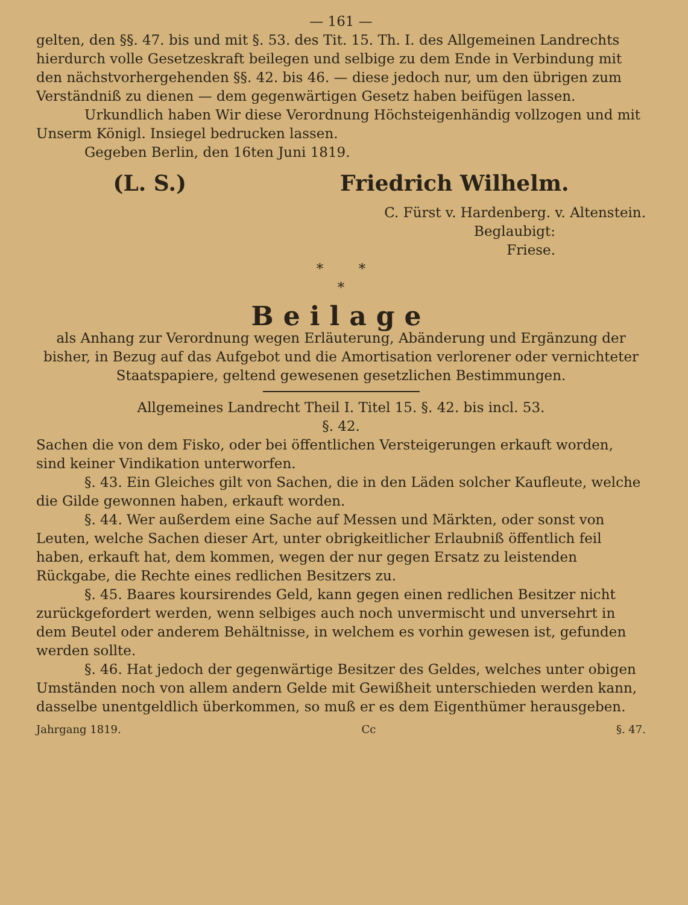— 161 —
gelten, den §§. 47. bis und mit §. 53. des Tit. 15. Th. I. des Allgemeinen Landrechts hierdurch volle Gesetzeskraft beilegen und selbige zu dem Ende in Verbindung mit den nächstvorhergehenden §§. 42. bis 46. — diese jedoch nur, um den übrigen zum Verständniß zu dienen — dem gegenwärtigen Gesetz haben beifügen lassen.
Urkundlich haben Wir diese Verordnung Höchsteigenhändig vollzogen und mit Unserm Königl. Insiegel bedrucken lassen.
Gegeben Berlin, den 16ten Juni 1819.
(L. S.) Friedrich Wilhelm.
C. Fürst v. Hardenberg. v. Altenstein.
Beglaubigt:
Friese.
* *
*
Beilage
als Anhang zur Verordnung wegen Erläuterung, Abänderung und Ergänzung der bisher, in Bezug auf das Aufgebot und die Amortisation verlorener oder vernichteter Staatspapiere, geltend gewesenen gesetzlichen Bestimmungen.
Allgemeines Landrecht Theil I. Titel 15. §. 42. bis incl. 53.
§. 42.
Sachen die von dem Fisko, oder bei öffentlichen Versteigerungen erkauft worden, sind keiner Vindikation unterworfen.
§. 43. Ein Gleiches gilt von Sachen, die in den Läden solcher Kaufleute, welche die Gilde gewonnen haben, erkauft worden.
§. 44. Wer außerdem eine Sache auf Messen und Märkten, oder sonst von Leuten, welche Sachen dieser Art, unter obrigkeitlicher Erlaubniß öffentlich feil haben, erkauft hat, dem kommen, wegen der nur gegen Ersatz zu leistenden Rückgabe, die Rechte eines redlichen Besitzers zu.
§. 45. Baares koursirendes Geld, kann gegen einen redlichen Besitzer nicht zurückgefordert werden, wenn selbiges auch noch unvermischt und unversehrt in dem Beutel oder anderem Behältnisse, in welchem es vorhin gewesen ist, gefunden werden sollte.
§. 46. Hat jedoch der gegenwärtige Besitzer des Geldes, welches unter obigen Umständen noch von allem andern Gelde mit Gewißheit unterschieden werden kann, dasselbe unentgeldlich überkommen, so muß er es dem Eigenthümer herausgeben.
Jahrgang 1819. Cc §. 47.